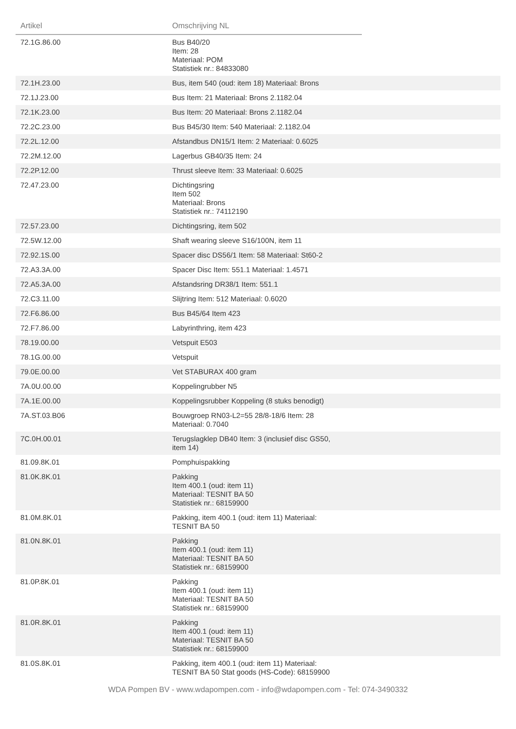| Artikel | Omschrijving NL | |
| --- | --- | --- |
| 72.1G.86.00 | Bus B40/20 Item: 28 Materiaal: POM Statistiek nr.: 84833080 | |
| 72.1H.23.00 | Bus, item 540 (oud: item 18) Materiaal: Brons | |
| 72.1J.23.00 | Bus Item: 21 Materiaal: Brons 2.1182.04 | |
| 72.1K.23.00 | Bus Item: 20 Materiaal: Brons 2.1182.04 | |
| 72.2C.23.00 | Bus B45/30 Item: 540 Materiaal: 2.1182.04 | |
| 72.2L.12.00 | Afstandbus DN15/1 Item: 2 Materiaal: 0.6025 | |
| 72.2M.12.00 | Lagerbus GB40/35 Item: 24 | |
| 72.2P.12.00 | Thrust sleeve Item: 33 Materiaal: 0.6025 | |
| 72.47.23.00 | Dichtingsring Item 502 Materiaal: Brons Statistiek nr.: 74112190 | |
| 72.57.23.00 | Dichtingsring, item 502 | |
| 72.5W.12.00 | Shaft wearing sleeve S16/100N, item 11 | |
| 72.92.1S.00 | Spacer disc DS56/1 Item: 58 Materiaal: St60-2 | |
| 72.A3.3A.00 | Spacer Disc Item: 551.1 Materiaal: 1.4571 | |
| 72.A5.3A.00 | Afstandsring DR38/1 Item: 551.1 | |
| 72.C3.11.00 | Slijtring Item: 512 Materiaal: 0.6020 | |
| 72.F6.86.00 | Bus B45/64 Item 423 | |
| 72.F7.86.00 | Labyrinthring, item 423 | |
| 78.19.00.00 | Vetspuit E503 | |
| 78.1G.00.00 | Vetspuit | |
| 79.0E.00.00 | Vet STABURAX 400 gram | |
| 7A.0U.00.00 | Koppelingrubber N5 | |
| 7A.1E.00.00 | Koppelingsrubber Koppeling (8 stuks benodigt) | |
| 7A.ST.03.B06 | Bouwgroep RN03-L2=55 28/8-18/6 Item: 28 Materiaal: 0.7040 | |
| 7C.0H.00.01 | Terugslagklep DB40 Item: 3 (inclusief disc GS50, item 14) | |
| 81.09.8K.01 | Pomphuispakking | |
| 81.0K.8K.01 | Pakking Item 400.1 (oud: item 11) Materiaal: TESNIT BA 50 Statistiek nr.: 68159900 | |
| 81.0M.8K.01 | Pakking, item 400.1 (oud: item 11) Materiaal: TESNIT BA 50 | |
| 81.0N.8K.01 | Pakking Item 400.1 (oud: item 11) Materiaal: TESNIT BA 50 Statistiek nr.: 68159900 | |
| 81.0P.8K.01 | Pakking Item 400.1 (oud: item 11) Materiaal: TESNIT BA 50 Statistiek nr.: 68159900 | |
| 81.0R.8K.01 | Pakking Item 400.1 (oud: item 11) Materiaal: TESNIT BA 50 Statistiek nr.: 68159900 | |
| 81.0S.8K.01 | Pakking, item 400.1 (oud: item 11) Materiaal: TESNIT BA 50 Stat goods (HS-Code): 68159900 | |
WDA Pompen BV - www.wdapompen.com - info@wdapompen.com - Tel: 074-3490332